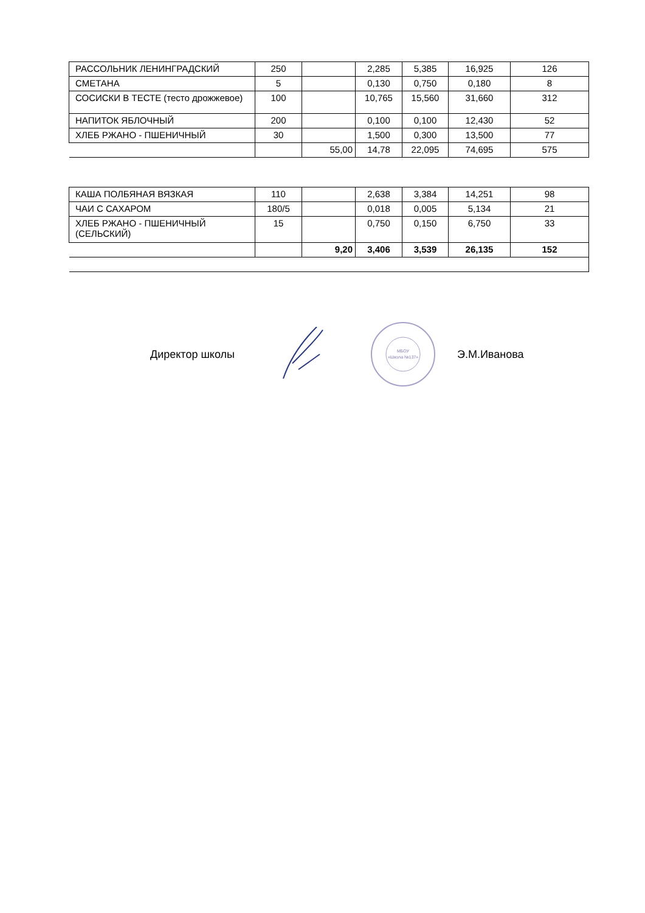| РАССОЛЬНИК ЛЕНИНГРАДСКИЙ | 250 | | 2,285 | 5,385 | 16,925 | 126 |
| СМЕТАНА | 5 | | 0,130 | 0,750 | 0,180 | 8 |
| СОСИСКИ В ТЕСТЕ (тесто дрожжевое) | 100 | | 10,765 | 15,560 | 31,660 | 312 |
| НАПИТОК ЯБЛОЧНЫЙ | 200 | | 0,100 | 0,100 | 12,430 | 52 |
| ХЛЕБ РЖАНО - ПШЕНИЧНЫЙ | 30 | | 1,500 | 0,300 | 13,500 | 77 |
| | | 55,00 | 14,78 | 22,095 | 74,695 | 575 |
| КАША ПОЛБЯНАЯ ВЯЗКАЯ | 110 | | 2,638 | 3,384 | 14,251 | 98 |
| ЧАИ С САХАРОМ | 180/5 | | 0,018 | 0,005 | 5,134 | 21 |
| ХЛЕБ РЖАНО - ПШЕНИЧНЫЙ (СЕЛЬСКИЙ) | 15 | | 0,750 | 0,150 | 6,750 | 33 |
| | | 9,20 | 3,406 | 3,539 | 26,135 | 152 |
Директор школы
МБОУ
«Школа №137»
Э.М.Иванова